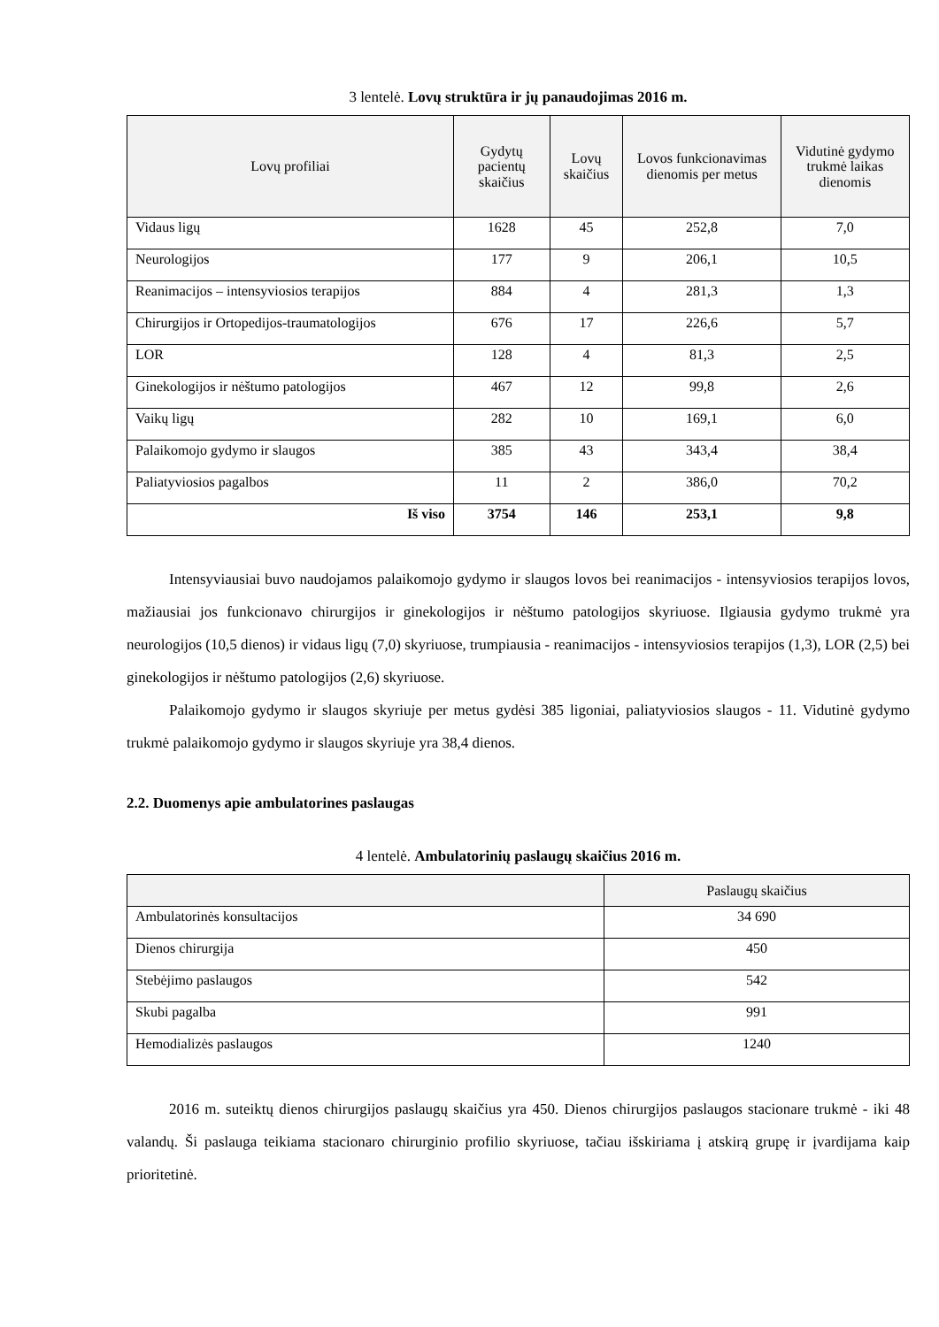3 lentelė. Lovų struktūra ir jų panaudojimas 2016 m.
| Lovų profiliai | Gydytų pacientų skaičius | Lovų skaičius | Lovos funkcionavimas dienomis per metus | Vidutinė gydymo trukmė laikas dienomis |
| --- | --- | --- | --- | --- |
| Vidaus ligų | 1628 | 45 | 252,8 | 7,0 |
| Neurologijos | 177 | 9 | 206,1 | 10,5 |
| Reanimacijos – intensyviosios terapijos | 884 | 4 | 281,3 | 1,3 |
| Chirurgijos ir Ortopedijos-traumatologijos | 676 | 17 | 226,6 | 5,7 |
| LOR | 128 | 4 | 81,3 | 2,5 |
| Ginekologijos ir nėštumo patologijos | 467 | 12 | 99,8 | 2,6 |
| Vaikų ligų | 282 | 10 | 169,1 | 6,0 |
| Palaikomojo gydymo ir slaugos | 385 | 43 | 343,4 | 38,4 |
| Paliatyviosios pagalbos | 11 | 2 | 386,0 | 70,2 |
| Iš viso | 3754 | 146 | 253,1 | 9,8 |
Intensyviausiai buvo naudojamos palaikomojo gydymo ir slaugos lovos bei reanimacijos - intensyviosios terapijos lovos, mažiausiai jos funkcionavo chirurgijos ir ginekologijos ir nėštumo patologijos skyriuose. Ilgiausia gydymo trukmė yra neurologijos (10,5 dienos) ir vidaus ligų (7,0) skyriuose, trumpiausia - reanimacijos - intensyviosios terapijos (1,3), LOR (2,5) bei ginekologijos ir nėštumo patologijos (2,6) skyriuose.
Palaikomojo gydymo ir slaugos skyriuje per metus gydėsi 385 ligoniai, paliatyviosios slaugos - 11. Vidutinė gydymo trukmė palaikomojo gydymo ir slaugos skyriuje yra 38,4 dienos.
2.2. Duomenys apie ambulatorines paslaugas
4 lentelė. Ambulatorinių paslaugų skaičius 2016 m.
| | Paslaugų skaičius |
| --- | --- |
| Ambulatorinės konsultacijos | 34 690 |
| Dienos chirurgija | 450 |
| Stebėjimo paslaugos | 542 |
| Skubi pagalba | 991 |
| Hemodializės paslaugos | 1240 |
2016 m. suteiktų dienos chirurgijos paslaugų skaičius yra 450. Dienos chirurgijos paslaugos stacionare trukmė - iki 48 valandų. Ši paslauga teikiama stacionaro chirurginio profilio skyriuose, tačiau išskiriama į atskirą grupę ir įvardijama kaip prioritetinė.